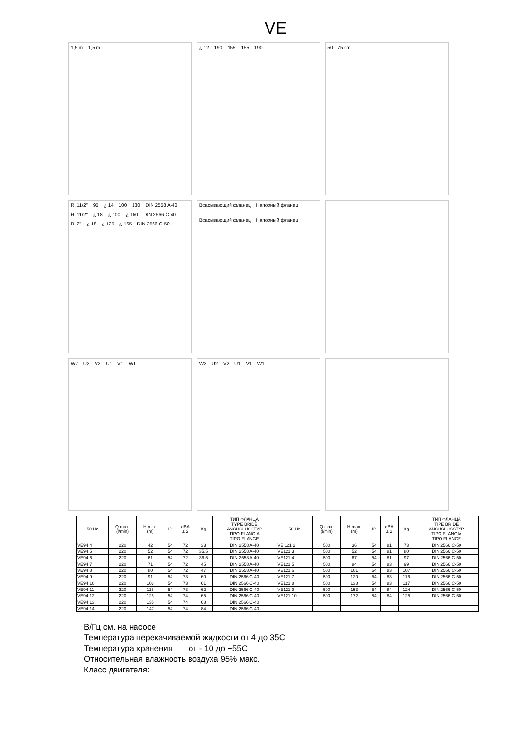VE
1,5 m 1,5 m
¿ 12 190 155 155 190
50 - 75 cm
R. 11/2" 95 ¿ 14 100 130 DIN 2558 A-40 R. 11/2" ¿ 18 ¿ 100 ¿ 150 DIN 2566 C-40 R. 2" ¿ 18 ¿ 125 ¿ 165 DIN 2566 C-50
Всасывающий фланец Напорный фланец
Всасывающий фланец Напорный фланец
W2 U2 V2 U1 V1 W1
W2 U2 V2 U1 V1 W1
| 50 Hz | Q max. (l/min) | H max. (m) | IP | dBA ± 2 | Kg | ТИП ФЛАНЦА TYPE BRIDE ANCHSLUSSTYP TIPO FLANGIA TIPO FLANGE | 50 Hz | Q max. (l/min) | H max. (m) | IP | dBA ± 2 | Kg | ТИП ФЛАНЦА TIPE BRIDE ANCHSLUSSTYP TIPO FLANGIA TIPO FLANGE |
| --- | --- | --- | --- | --- | --- | --- | --- | --- | --- | --- | --- | --- | --- |
| VE94 4 | 220 | 42 | 54 | 72 | 33 | DIN 2558 A-40 | VE 121 2 | 500 | 36 | 54 | 81 | 73 | DIN 2566 C-50 |
| VE94 5 | 220 | 52 | 54 | 72 | 35.5 | DIN 2558 A-40 | VE121 3 | 500 | 52 | 54 | 81 | 80 | DIN 2566 C-50 |
| VE94 6 | 220 | 61 | 54 | 72 | 36.5 | DIN 2558 A-40 | VE121 4 | 500 | 67 | 54 | 81 | 97 | DIN 2566 C-50 |
| VE94 7 | 220 | 71 | 54 | 72 | 45 | DIN 2558 A-40 | VE121 5 | 500 | 84 | 54 | 83 | 99 | DIN 2566 C-50 |
| VE94 8 | 220 | 80 | 54 | 72 | 47 | DIN 2558 A-40 | VE121 6 | 500 | 101 | 54 | 83 | 107 | DIN 2566 C-50 |
| VE94 9 | 220 | 91 | 54 | 73 | 60 | DIN 2566 C-40 | VE121 7 | 500 | 120 | 54 | 83 | 116 | DIN 2566 C-50 |
| VE94 10 | 220 | 103 | 54 | 73 | 61 | DIN 2566 C-40 | VE121 8 | 500 | 138 | 54 | 83 | 117 | DIN 2566 C-50 |
| VE94 11 | 220 | 115 | 54 | 73 | 62 | DIN 2566 C-40 | VE121 9 | 500 | 153 | 54 | 84 | 124 | DIN 2566 C-50 |
| VE94 12 | 220 | 125 | 54 | 74 | 65 | DIN 2566 C-40 | VE121 10 | 500 | 172 | 54 | 84 | 125 | DIN 2566 C-50 |
| VE94 13 | 220 | 135 | 54 | 74 | 68 | DIN 2566 C-40 | | | | | | | |
| VE94 14 | 220 | 147 | 54 | 74 | 84 | DIN 2566 C-40 | | | | | | | |
В/Гц см. на насосе
Температура перекачиваемой жидкости от 4 до 35С
Температура хранения от - 10 до +55С
Относительная влажность воздуха 95% макс.
Класс двигателя: I